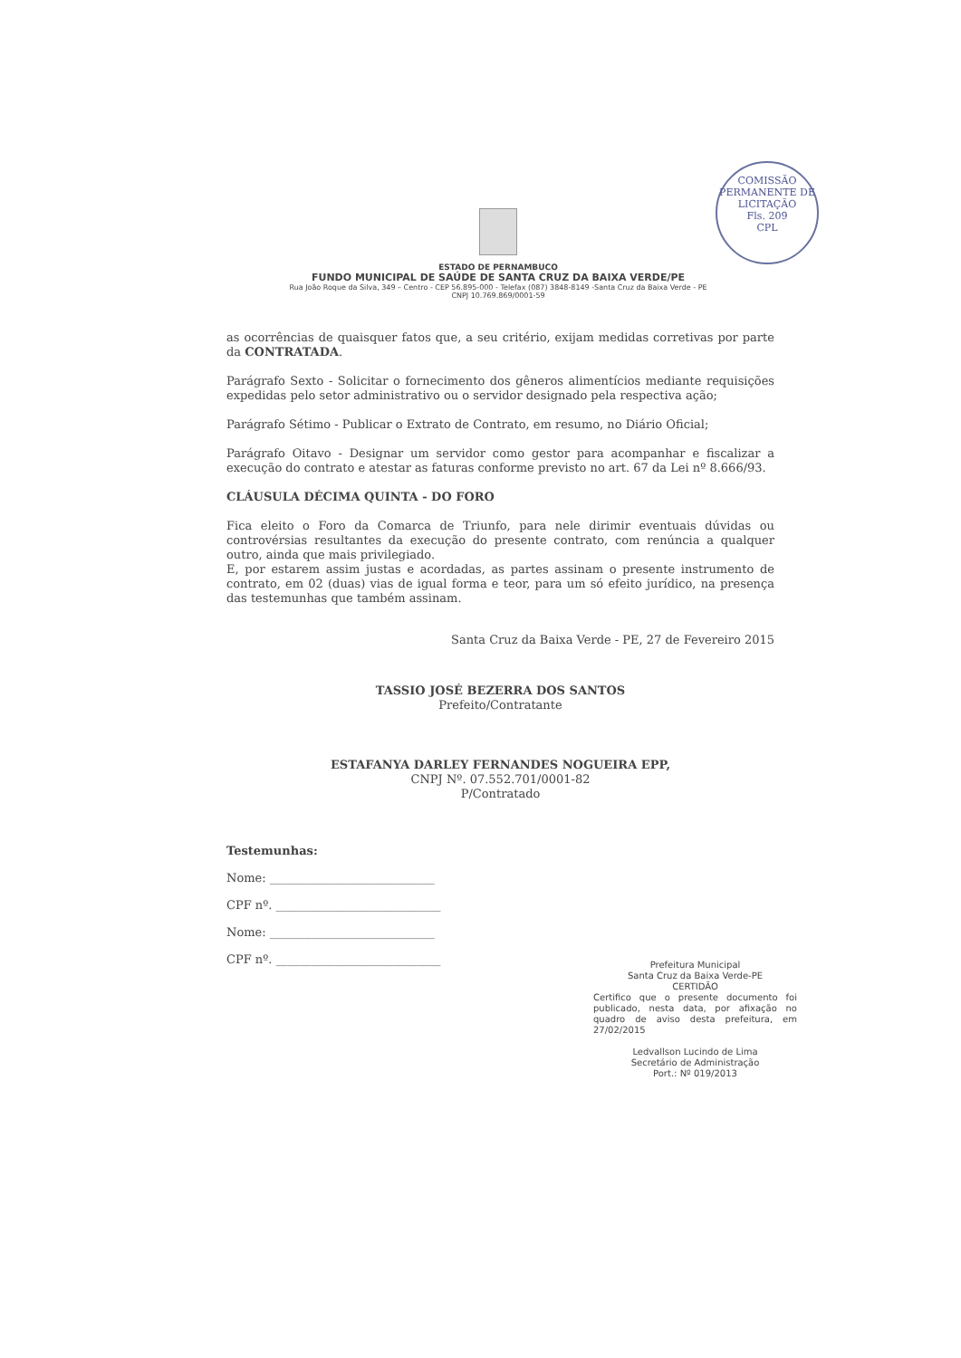COMISSÃO PERMANENTE DE LICITAÇÃO
Fls. 209
CPL
ESTADO DE PERNAMBUCO
FUNDO MUNICIPAL DE SAÚDE DE SANTA CRUZ DA BAIXA VERDE/PE
Rua João Roque da Silva, 349 – Centro - CEP 56.895-000 - Telefax (087) 3848-8149 -Santa Cruz da Baixa Verde - PE
CNPJ 10.769.869/0001-59
as ocorrências de quaisquer fatos que, a seu critério, exijam medidas corretivas por parte da CONTRATADA.
Parágrafo Sexto - Solicitar o fornecimento dos gêneros alimentícios mediante requisições expedidas pelo setor administrativo ou o servidor designado pela respectiva ação;
Parágrafo Sétimo - Publicar o Extrato de Contrato, em resumo, no Diário Oficial;
Parágrafo Oitavo - Designar um servidor como gestor para acompanhar e fiscalizar a execução do contrato e atestar as faturas conforme previsto no art. 67 da Lei nº 8.666/93.
CLÁUSULA DÉCIMA QUINTA - DO FORO
Fica eleito o Foro da Comarca de Triunfo, para nele dirimir eventuais dúvidas ou controvérsias resultantes da execução do presente contrato, com renúncia a qualquer outro, ainda que mais privilegiado.
E, por estarem assim justas e acordadas, as partes assinam o presente instrumento de contrato, em 02 (duas) vias de igual forma e teor, para um só efeito jurídico, na presença das testemunhas que também assinam.
Santa Cruz da Baixa Verde - PE, 27 de Fevereiro 2015
TASSIO JOSÉ BEZERRA DOS SANTOS
Prefeito/Contratante
ESTAFANYA DARLEY FERNANDES NOGUEIRA EPP,
CNPJ Nº. 07.552.701/0001-82
P/Contratado
Testemunhas:
Nome: ____________________________
CPF nº. ____________________________
Nome: ____________________________
CPF nº. ____________________________
Prefeitura Municipal
Santa Cruz da Baixa Verde-PE
CERTIDÃO
Certifico que o presente documento foi publicado, nesta data, por afixação no quadro de aviso desta prefeitura, em 27/02/2015
Ledvallson Lucindo de Lima
Secretário de Administração
Port.: Nº 019/2013